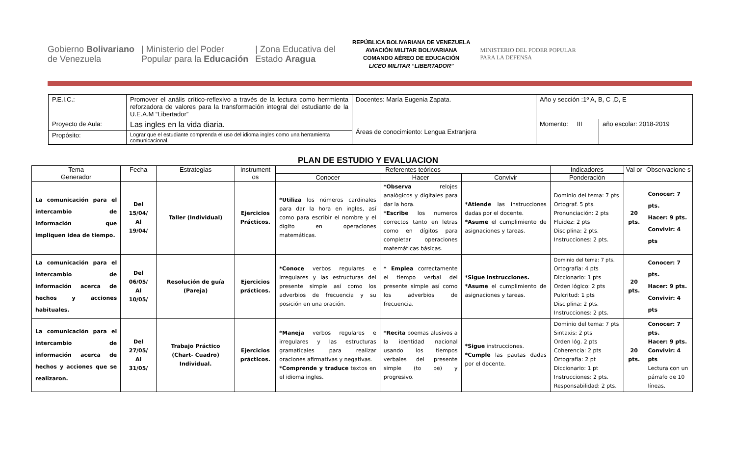Gobierno Bolivariano
de Venezuela
| Ministerio del Poder
Popular para la Educación
| Zona Educativa del
Estado Aragua
REPÚBLICA BOLIVARIANA DE VENEZUELA
AVIACIÓN MILITAR BOLIVARIANA
COMANDO AÉREO DE EDUCACIÓN
LICEO MILITAR “LIBERTADOR”
MINISTERIO DEL PODER POPULAR
PARA LA DEFENSA
| P.E.I.C.: | Promover el anális crítico-reflexivo a través de la lectura como herrmienta reforzadora de valores para la transformación integral del estudiante de la U.E.A.M “Libertador” | Docentes: María Eugenia Zapata. | Año y sección :1º A, B, C ,D, E | |
| Proyecto de Aula: | Las ingles en la vida diaria. | Áreas de conocimiento: Lengua Extranjera | Momento: III | año escolar: 2018-2019 |
| Propósito: | Lograr que el estudiante comprenda el uso del idioma ingles como una herramienta comunicacional. | | | |
PLAN DE ESTUDIO Y EVALUACION
| Tema Generador | Fecha | Estrategias | Instrument os | Referentes teóricos | | | Indicadores | Val or | Observacione s |
| --- | --- | --- | --- | --- | --- | --- | --- | --- | --- |
| | | | | Conocer | Hacer | Convivir | Ponderación | | |
| La comunicación para el intercambio de información que impliquen idea de tiempo. | Del 15/04/ Al 19/04/ | Taller (Individual) | Ejercicios Prácticos. | *Utiliza los números cardinales para dar la hora en ingles, así como para escribir el nombre y el dígito en operaciones matemáticas. | *Observa relojes analògicos y digitales para dar la hora. *Escribe los numeros correctos tanto en letras como en dígitos para completar operaciones matemáticas básicas. | *Atiende las instrucciones dadas por el docente. *Asume el cumplimiento de asignaciones y tareas. | Dominio del tema: 7 pts Ortograf. 5 pts. Pronunciación: 2 pts Fluidez: 2 pts Disciplina: 2 pts. Instrucciones: 2 pts. | 20 pts. | Conocer: 7 pts. Hacer: 9 pts. Convivir: 4 pts |
| La comunicación para el intercambio de información acerca de hechos y acciones habituales. | Del 06/05/ Al 10/05/ | Resolución de guía (Pareja) | Ejercicios prácticos. | *Conoce verbos regulares e irregulares y las estructuras del presente simple así como los adverbios de frecuencia y su posición en una oración. | * Emplea correctamente el tiempo verbal del presente simple así como los adverbios de frecuencia. | *Sigue instrucciones. *Asume el cumplimiento de asignaciones y tareas. | Dominio del tema: 7 pts. Ortografía: 4 pts Diccionario: 1 pts Orden lógico: 2 pts Pulcritud: 1 pts Disciplina: 2 pts. Instrucciones: 2 pts. | 20 pts. | Conocer: 7 pts. Hacer: 9 pts. Convivir: 4 pts |
| La comunicación para el intercambio de información acerca de hechos y acciones que se realizaron. | Del 27/05/ Al 31/05/ | Trabajo Práctico (Chart- Cuadro) Individual. | Ejercicios prácticos. | *Maneja verbos regulares e irregulares y las estructuras gramaticales para realizar oraciones afirmativas y negativas. *Comprende y traduce textos en el idioma ingles. | *Recita poemas alusivos a la identidad nacional usando los tiempos verbales del presente simple (to be) y progresivo. | *Sigue instrucciones. *Cumple las pautas dadas por el docente. | Dominio del tema: 7 pts Sintaxis: 2 pts Orden lóg. 2 pts Coherencia: 2 pts Ortografía: 2 pt Diccionario: 1 pt Instrucciones: 2 pts. Responsabilidad: 2 pts. | 20 pts. | Conocer: 7 pts. Hacer: 9 pts. Convivir: 4 pts Lectura con un párrafo de 10 líneas. |